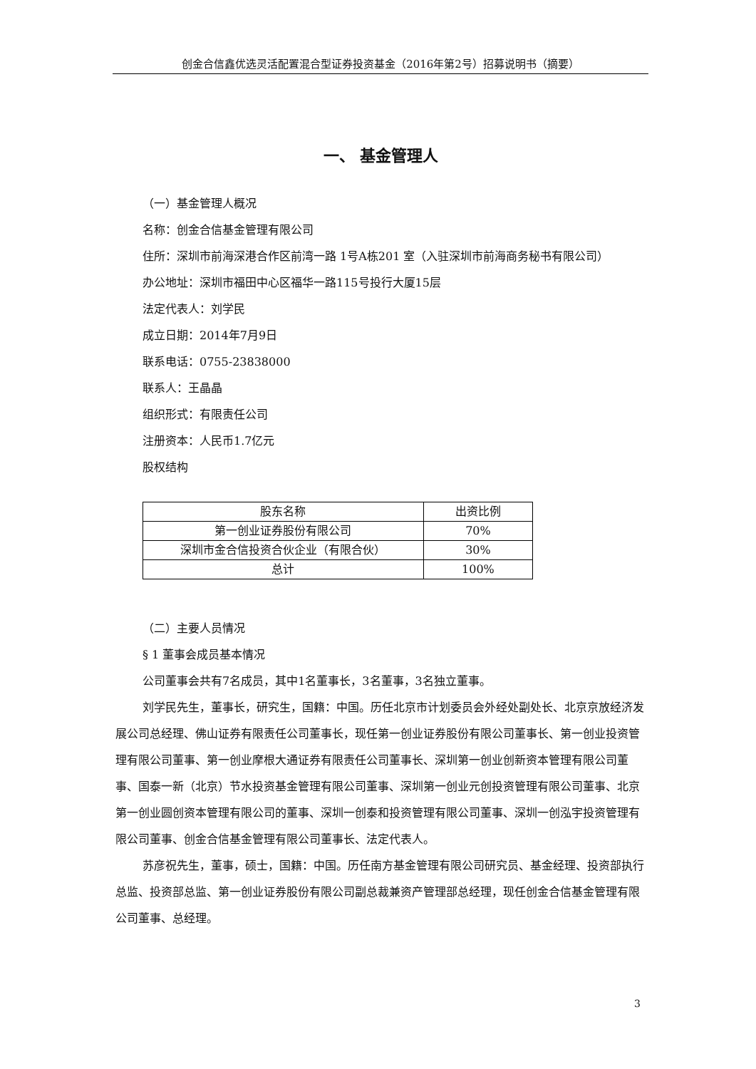创金合信鑫优选灵活配置混合型证券投资基金（2016年第2号）招募说明书（摘要）
一、 基金管理人
（一）基金管理人概况
名称：创金合信基金管理有限公司
住所：深圳市前海深港合作区前湾一路 1号A栋201 室（入驻深圳市前海商务秘书有限公司）
办公地址：深圳市福田中心区福华一路115号投行大厦15层
法定代表人：刘学民
成立日期：2014年7月9日
联系电话：0755-23838000
联系人：王晶晶
组织形式：有限责任公司
注册资本：人民币1.7亿元
股权结构
| 股东名称 | 出资比例 |
| --- | --- |
| 第一创业证券股份有限公司 | 70% |
| 深圳市金合信投资合伙企业（有限合伙） | 30% |
| 总计 | 100% |
（二）主要人员情况
§ 1 董事会成员基本情况
公司董事会共有7名成员，其中1名董事长，3名董事，3名独立董事。
刘学民先生，董事长，研究生，国籍：中国。历任北京市计划委员会外经处副处长、北京京放经济发展公司总经理、佛山证券有限责任公司董事长，现任第一创业证券股份有限公司董事长、第一创业投资管理有限公司董事、第一创业摩根大通证券有限责任公司董事长、深圳第一创业创新资本管理有限公司董事、国泰一新（北京）节水投资基金管理有限公司董事、深圳第一创业元创投资管理有限公司董事、北京第一创业圆创资本管理有限公司的董事、深圳一创泰和投资管理有限公司董事、深圳一创泓宇投资管理有限公司董事、创金合信基金管理有限公司董事长、法定代表人。
苏彦祝先生，董事，硕士，国籍：中国。历任南方基金管理有限公司研究员、基金经理、投资部执行总监、投资部总监、第一创业证券股份有限公司副总裁兼资产管理部总经理，现任创金合信基金管理有限公司董事、总经理。
3